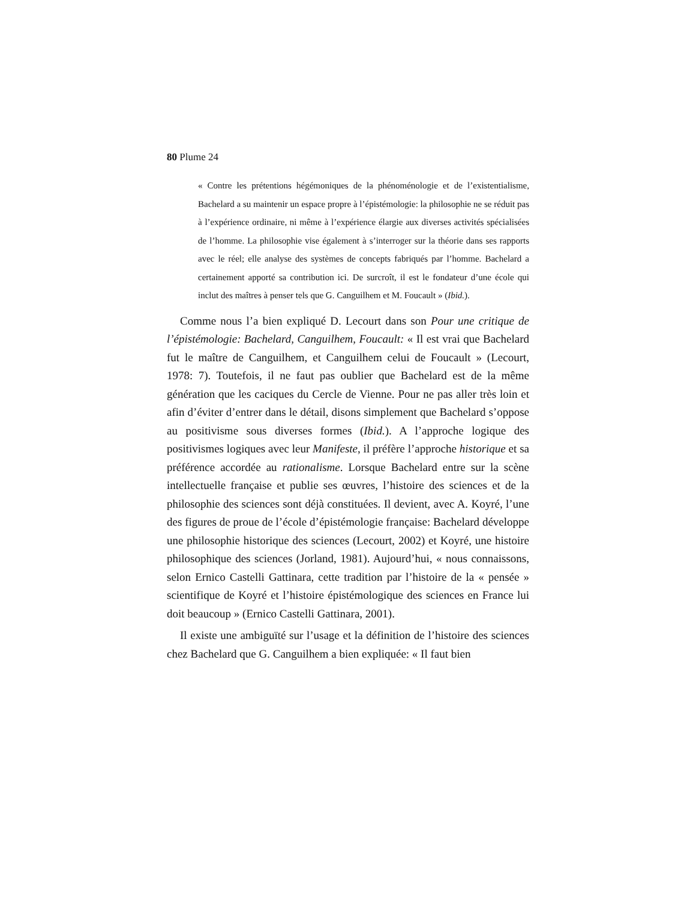80 Plume 24
« Contre les prétentions hégémoniques de la phénoménologie et de l’existentialisme, Bachelard a su maintenir un espace propre à l’épistémologie: la philosophie ne se réduit pas à l’expérience ordinaire, ni même à l’expérience élargie aux diverses activités spécialisées de l’homme. La philosophie vise également à s’interroger sur la théorie dans ses rapports avec le réel; elle analyse des systèmes de concepts fabriqués par l’homme. Bachelard a certainement apporté sa contribution ici. De surcroît, il est le fondateur d’une école qui inclut des maîtres à penser tels que G. Canguilhem et M. Foucault » (Ibid.).
Comme nous l’a bien expliqué D. Lecourt dans son Pour une critique de l’épistémologie: Bachelard, Canguilhem, Foucault: « Il est vrai que Bachelard fut le maître de Canguilhem, et Canguilhem celui de Foucault » (Lecourt, 1978: 7). Toutefois, il ne faut pas oublier que Bachelard est de la même génération que les caciques du Cercle de Vienne. Pour ne pas aller très loin et afin d’éviter d’entrer dans le détail, disons simplement que Bachelard s’oppose au positivisme sous diverses formes (Ibid.). A l’approche logique des positivismes logiques avec leur Manifeste, il préfère l’approche historique et sa préférence accordée au rationalisme. Lorsque Bachelard entre sur la scène intellectuelle française et publie ses œuvres, l’histoire des sciences et de la philosophie des sciences sont déjà constituées. Il devient, avec A. Koyré, l’une des figures de proue de l’école d’épistémologie française: Bachelard développe une philosophie historique des sciences (Lecourt, 2002) et Koyré, une histoire philosophique des sciences (Jorland, 1981). Aujourd’hui, « nous connaissons, selon Ernico Castelli Gattinara, cette tradition par l’histoire de la « pensée » scientifique de Koyré et l’histoire épistémologique des sciences en France lui doit beaucoup » (Ernico Castelli Gattinara, 2001).
Il existe une ambiguïté sur l’usage et la définition de l’histoire des sciences chez Bachelard que G. Canguilhem a bien expliquée: « Il faut bien